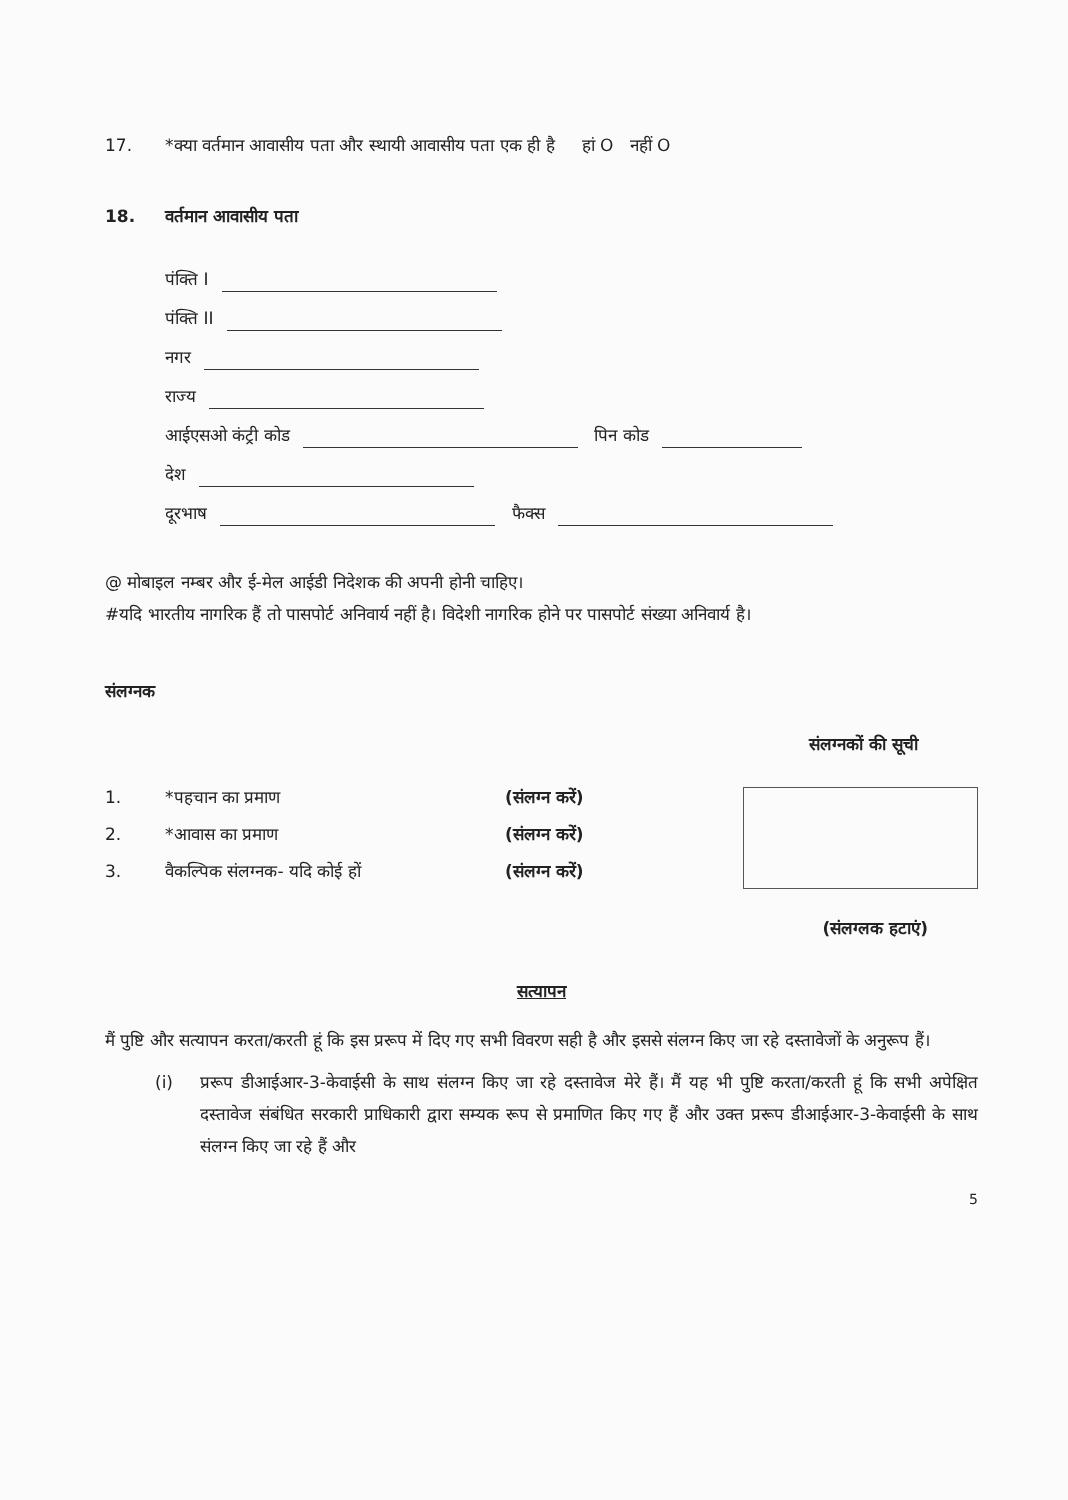17. *क्या वर्तमान आवासीय पता और स्थायी आवासीय पता एक ही है हां O नहीं O
18. वर्तमान आवासीय पता
पंक्ति I
पंक्ति II
नगर
राज्य
आईएसओ कंट्री कोड पिन कोड
देश
दूरभाष फैक्स
@ मोबाइल नम्बर और ई-मेल आईडी निदेशक की अपनी होनी चाहिए।
#यदि भारतीय नागरिक हैं तो पासपोर्ट अनिवार्य नहीं है। विदेशी नागरिक होने पर पासपोर्ट संख्या अनिवार्य है।
संलग्नक
संलग्नकों की सूची
1. *पहचान का प्रमाण (संलग्न करें)
2. *आवास का प्रमाण (संलग्न करें)
3. वैकल्पिक संलग्नक- यदि कोई हों (संलग्न करें)
(संलग्लक हटाएं)
सत्यापन
मैं पुष्टि और सत्यापन करता/करती हूं कि इस प्ररूप में दिए गए सभी विवरण सही है और इससे संलग्न किए जा रहे दस्तावेजों के अनुरूप हैं।
(i) प्ररूप डीआईआर-3-केवाईसी के साथ संलग्न किए जा रहे दस्तावेज मेरे हैं। मैं यह भी पुष्टि करता/करती हूं कि सभी अपेक्षित दस्तावेज संबंधित सरकारी प्राधिकारी द्वारा सम्यक रूप से प्रमाणित किए गए हैं और उक्त प्ररूप डीआईआर-3-केवाईसी के साथ संलग्न किए जा रहे हैं और
5